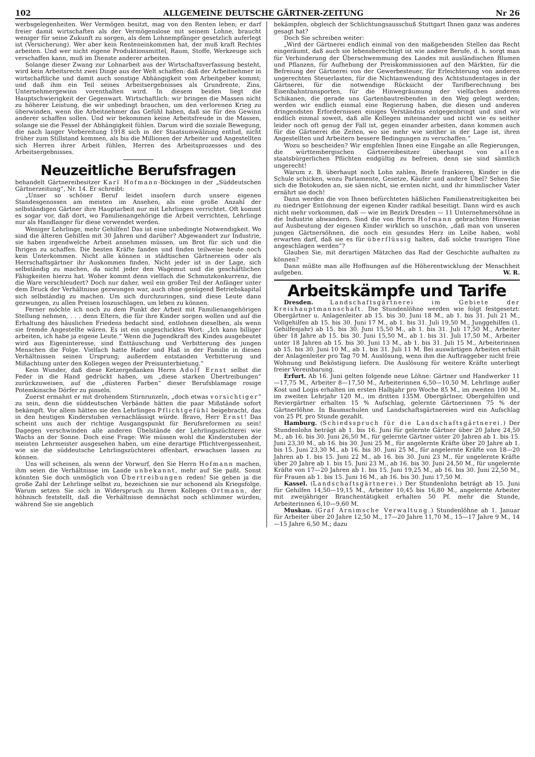102 ALLGEMEINE DEUTSCHE GÄRTNER-ZEITUNG Nr 26
werbsgelegenheiten. Wer Vermögen besitzt, mag von den Renten leben; er darf freier damit wirtschaften als der Vermögenslose mit seinem Lohne, braucht weniger für seine Zukunft zu sorgen, als dem Lohnempfänger gesetzlich auferlegt ist (Versicherung). Wer aber kein Renteneinkommen hat, der muß kraft Rechtes arbeiten. Und wer nicht eigene Produktionsmittel, Raum, Stoffe, Werkzeuge sich verschaffen kann, muß im Dienste anderer arbeiten.
Solange dieser Zwang zur Lohnarbeit aus der Wirtschaftsverfassung besteht, wird kein Arbeitsrecht zwei Dinge aus der Welt schaffen: daß der Arbeitnehmer in wirtschaftliche und damit auch sonstige Abhängigkeit vom Arbeitgeber kommt; und daß ihm ein Teil seines Arbeitsergebnisses als Grundrente, Zins, Unternehmergewinn vorenthalten wird. In diesem beiden liegt die Hauptschwierigkeit der Gegenwart. Wirtschaftlich: wir bringen die Massen nicht zu höherer Leistung, die wir unbedingt brauchen, um den verlorenen Krieg zu überwinden, wenn die Arbeitnehmer das Gefühl haben, daß sie für den Gewinn anderer schaffen sollen. Und wir bekommen keine Arbeitsfreude in die Massen, solange sie die Fessel der Abhängigkeit fühlen. Darum wird die soziale Bewegung, die nach langer Vorbereitung 1918 sich in der Staatsumwälzung entlud, nicht früher zum Stillstand kommen, als bis die Millionen der Arbeiter und Angestellten sich Herren ihrer Arbeit fühlen, Herren des Arbeitsprozesses und des Arbeitsergebnisses.
Neuzeitliche Berufsfragen
behandelt Gärtnereibesitzer Karl Hofmann-Böckingen in der „Süddeutschen Gärtnerzeitung“, Nr. 14. Er schreibt:
„Unser so schöner Beruf leidet insofern durch unsere eigenen Standesgenossen am meisten im Ansehen, als eine große Anzahl der selbständigen Gärtner ihre Hauptarbeit nur mit Lehrlingen verrichtet. Oft kommt es sogar vor, daß dort, wo Familienangehörige die Arbeit verrichten, Lehrlinge nur als Handlanger für diese verwendet werden.
Weniger Lehrlinge, mehr Gehilfen! Das ist eine unbedingte Notwendigkeit. Wo sind die älteren Gehilfen mit 30 Jahren und darüber? Abgewandert zur Industrie, sie haben irgendwelche Arbeit annehmen müssen, um Brot für sich und die Ihrigen zu schaffen. Die besten Kräfte fanden und finden teilweise heute noch kein Unterkommen. Nicht alle können in städtischen Gärtnereien oder als Herrschaftsgärtner ihr Auskommen finden. Nicht jeder ist in der Lage, sich selbständig zu machen, da nicht jeder den Wagemut und die geschäftlichen Fähigkeiten hierzu hat. Woher kommt denn vielfach die Schmutzkonkurrenz, die die Ware verschleudert? Doch nur daher, weil ein großer Teil der Anfänger unter dem Druck der Verhältnisse gezwungen war, auch ohne genügend Betriebskapital sich selbständig zu machen. Um sich durchzuringen, sind diese Leute dann gezwungen, zu allen Preisen loszuschlagen, um leben zu können.
Ferner möchte ich noch zu dem Punkt der Arbeit mit Familienangehörigen Stellung nehmen, . . . denn Eltern, die für ihre Kinder sorgen wollen und auf die Erhaltung des häuslichen Friedens bedacht sind, entlohnen dieselben, als wenn sie fremde Angestellte wären. Es ist ein ungeschicktes Wort: „Ich kann billiger arbeiten, ich habe ja eigene Leute.“ Wenn die Jugendkraft des Kindes ausgebeutet wird aus Eigeninteresse, sind Enttäuschung und Verbitterung des jungen Menschen die Folge. Vielfach hatte Hader und Haß in der Familie in diesen Verhältnissen seinen Ursprung; außerdem entstanden Verbitterung und Mißachtung unter den Kollegen wegen der Preisunterbietung.“
Kein Wunder, daß diese Ketzergedanken Herrn Adolf Ernst selbst die Feder in die Hand gedrückt haben, um „diese starken Übertreibungen“ zurückzuweisen, auf die „düsteren Farben“ dieser Berufsblamage rosige Potemkinsche Dörfer zu pinseln.
Zuerst ermahnt er mit drohendem Stirnrunzeln, „doch etwas vorsichtiger“ zu sein, denn die süddeutschen Verbände hätten die paar Mißstände sofort bekämpft. Vor allem hätten sie den Lehrlingen Pflichtgefühl beigebracht, das in den heutigen Kinderstuben vernachlässigt würde. Bravo, Herr Ernst! Das scheint uns auch der richtige Ausgangspunkt für Berufsreformen zu sein! Dagegen verschwinden alle anderen Übelstände der Lehrlingszüchterei wie Wachs an der Sonne. Doch eine Frage: Wie müssen wohl die Kinderstuben der meisten Lehrmeister ausgesehen haben, um eine derartige Pflichtvergessenheit, wie sie die süddeutsche Lehrlingszüchterei offenbart, erwachsen lassen zu können.
Uns will scheinen, als wenn der Vorwurf, den Sie Herrn Hofmann machen, ihm seien die Verhältnisse im Lande unbekannt, mehr auf Sie paßt. Sonst könnten Sie doch unmöglich von Übertreibungen reden! Sie geben ja die große Zahl der Lehrlinge selbst zu, bezeichnen sie nur schonend als Kriegsfolge. Warum setzen Sie sich in Widerspruch zu Ihrem Kollegen Ortmann, der höhnisch feststellt, daß die Verhältnisse demnächst noch schlimmer würden, während Sie sie angeblich
bekämpfen, obgleich der Schlichtungsausschuß Stuttgart Ihnen ganz was anderes gesagt hat?
Doch Sie schreiben weiter:
„Wird der Gärtnerei endlich einmal von den maßgebenden Stellen das Recht eingeräumt, daß auch sie lebensberechtigt ist wie andere Berufe, d. h. sorgt man für Verhinderung der Überschwemmung des Landes mit ausländischen Blumen und Pflanzen, für Aufhebung der Preiskommissionen auf den Märkten, für die Befreiung der Gärtnerei von der Gewerbesteuer, für Erleichterung von anderen ungerechten Steuerlasten, für die Nichtanwendung des Achtstundentages in der Gärtnerei, für die notwendige Rücksicht der Tarifberechnung bei Eisenbahntransporten, für die Hinwegräumung der vielfachen anderen Schikanen, die gerade uns Gartenbautreibenden in den Weg gelegt werden; werden wir endlich einmal eine Regierung haben, die diesen und anderen dringendsten Erfordernissen einiges Verständnis entgegenbringt und sind wir endlich einmal soweit, daß alle Kollegen miteinander und nicht wie es seither leider noch oft genug der Fall ist, gegen einander arbeiten, dann kommen auch für die Gärtnerei die Zeiten, wo sie mehr wie seither in der Lage ist, ihren Angestellten und Arbeitern bessere Bedingungen zu verschaffen.“
Wozu so bescheiden? Wir empfehlen Ihnen eine Eingabe an alle Regierungen, die württembergischen Gärtnereibesitzer überhaupt von allen staatsbürgerlichen Pflichten endgültig zu befreien, denn sie sind sämtlich ungerecht!
Warum z. B. überhaupt noch Lohn zahlen, Briefe frankieren, Kinder in die Schule schicken, wozu Parlamente, Gesetze, Käufer und andere Übel? Sehen Sie sich die Botokuden an, sie säen nicht, sie ernten nicht, und ihr himmlischer Vater ernährt sie doch!
Dann werden die von Ihnen befürchteten häßlichen Familienstreitigkeiten bei zu niedriger Entlohnung der eigenen Kinder radikal beseitigt. Dann wird es auch nicht mehr vorkommen, daß — wie im Bezirk Dresden — 11 Unternehmersöhne in die Industrie abwandern. Sind die von Herrn Hofmann gebrachten Hinweise auf Ausbeutung der eigenen Kinder wirklich so unschön, „daß man von unseren jungen Gärtnersöhnen, die noch ein gesundes Herz im Leibe haben, wohl erwarten darf, daß sie es für überflüssig halten, daß solche traurigen Töne angeschlagen werden“?
Glauben Sie, mit derartigen Mätzchen das Rad der Geschichte aufhalten zu können?
Dann müßte man alle Hoffnungen auf die Höherentwicklung der Menschheit aufgeben. W. R.
Arbeitskämpfe und Tarife
Dresden. Landschaftsgärtnerei im Gebiete der Kreishauptmannschaft. Die Stundenlöhne werden wie folgt festgesetzt: Obergärtner u. Anlagenleiter ab 15. bis 30. Juni 18 M., ab 1. bis 31. Juli 21 M., Vollgehilfen ab 15. bis 30. Juni 17 M., ab 1. bis 31. Juli 19,50 M., Junggehilfen (1. Gehilfenjahr) ab 15. bis 30. Juni 15,50 M., ab 1. bis 31. Juli 17,50 M., Arbeiter über 18 Jahre ab 15. bis 30. Juni 15,50 M., ab 1. bis 31. Juli 17,50 M., Arbeiter unter 18 Jahren ab 15. bis 30. Juni 13 M., ab 1. bis 31. Juli 15 M., Arbeiterinnen ab 15. bis 30. Juni 10 M., ab 1. bis 31. Juli 11 M. Bei auswärtigen Arbeiten erhält der Anlagenleiter pro Tag 70 M. Auslösung, wenn ihm die Auftraggeber nicht freie Wohnung und Beköstigung liefern. Die Auslösung für weitere Kräfte unterliegt freier Vereinbarung.
Erfurt. Ab 16. Juni gelten folgende neue Löhne: Gärtner und Handwerker 11—17,75 M., Arbeiter 8—17,50 M., Arbeiterinnen 6,50—10,50 M. Lehrlinge außer Kost und Logis erhalten im ersten Halbjahr pro Woche 85 M., im zweiten 100 M., im zweiten Lehrjahr 120 M., im dritten 135M. Obergärtner, Obergehilfen und Reviergärtner erhalten 15 % Aufschlag, gelernte Gärtnerinnen 75 % der Gärtnerlöhne. In Baumschulen und Landschaftsgärtnereien wird ein Aufschlag von 25 Pf. pro Stunde gezahlt.
Hamburg. (Schiedsspruch für die Landschaftsgärtnerei.) Der Stundenlohn beträgt ab 1. bis 16. Juni für gelernte Gärtner über 20 Jahre 24,50 M., ab 16. bis 30. Juni 26,50 M., für gelernte Gärtner unter 20 Jahren ab 1. bis 15. Juni 23,30 M., ab 16. bis 30. Juni 25 M., für angelernte Kräfte über 20 Jahre ab 1. bis 15. Juni 23,30 M., ab 16. bis 30. Juni 25 M., für angelernte Kräfte von 18—20 Jahren ab 1. bis 15. Juni 22 M., ab 16. bis 30. Juni 23 M., für ungelernte Kräfte über 20 Jahre ab 1. bis 15. Juni 23 M., ab 16. bis 30. Juni 24,50 M., für ungelernte Kräfte von 17—20 Jahren ab 1. bis 15. Juni 19,25 M., ab 16. bis 30. Juni 22,50 M., für Frauen ab 1. bis 15. Juni 16 M., ab 16. bis 30. Juni 17,50 M.
Kassel. (Landschaftsgärtnerei.) Der Stundenlohn beträgt ab 15. Juni für Gehilfen 14,50—19,15 M., Arbeiter 10,45 bis 16,80 M., angelernte Arbeiter mit zweijähriger Branchentätigkeit erhalten 50 Pf. mehr die Stunde, Arbeiterinnen 6,10—9,60 M.
Muskau. (Graf Arnimsche Verwaltung.) Stundenlöhne ab 1. Januar für Arbeiter über 20 Jahre 12,50 M., 17—20 Jahre 11,70 M., 15—17 Jahre 9 M., 14—15 Jahre 6,50 M.; dazu